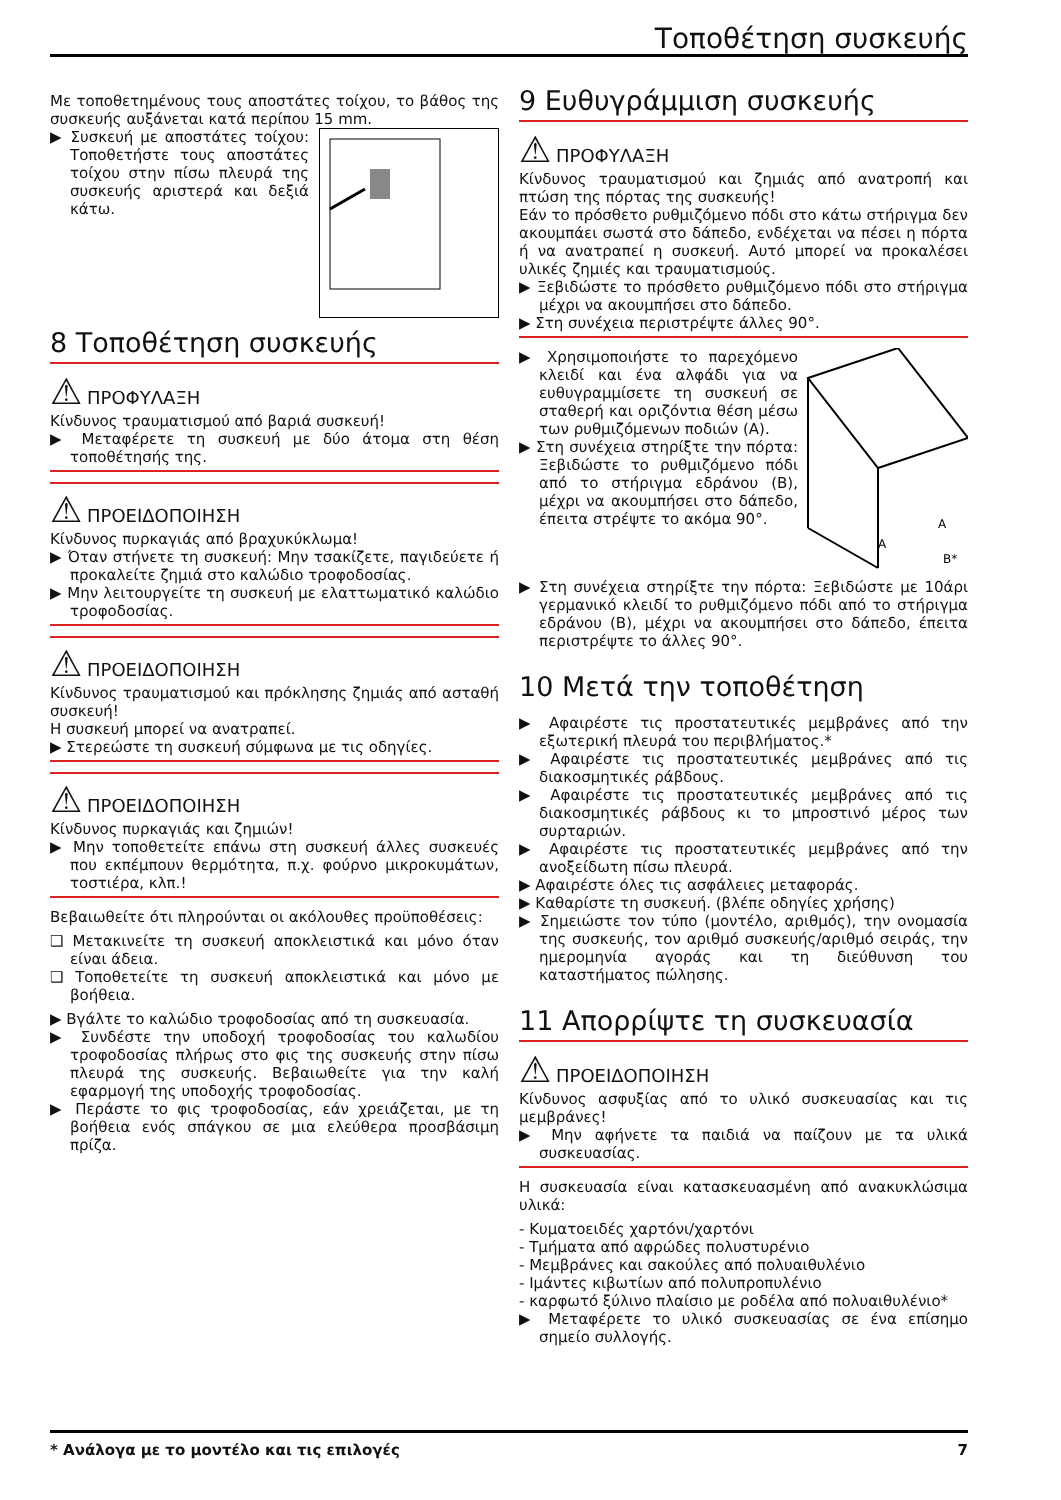Τοποθέτηση συσκευής
Με τοποθετημένους τους αποστάτες τοίχου, το βάθος της συσκευής αυξάνεται κατά περίπου 15 mm.
▶ Συσκευή με αποστάτες τοίχου: Τοποθετήστε τους αποστάτες τοίχου στην πίσω πλευρά της συσκευής αριστερά και δεξιά κάτω.
8 Τοποθέτηση συσκευής
⚠ ΠΡΟΦΥΛΑΞΗ
Κίνδυνος τραυματισμού από βαριά συσκευή!
▶ Μεταφέρετε τη συσκευή με δύο άτομα στη θέση τοποθέτησής της.
⚠ ΠΡΟΕΙΔΟΠΟΙΗΣΗ
Κίνδυνος πυρκαγιάς από βραχυκύκλωμα!
▶ Όταν στήνετε τη συσκευή: Μην τσακίζετε, παγιδεύετε ή προκαλείτε ζημιά στο καλώδιο τροφοδοσίας.
▶ Μην λειτουργείτε τη συσκευή με ελαττωματικό καλώδιο τροφοδοσίας.
⚠ ΠΡΟΕΙΔΟΠΟΙΗΣΗ
Κίνδυνος τραυματισμού και πρόκλησης ζημιάς από ασταθή συσκευή!
Η συσκευή μπορεί να ανατραπεί.
▶ Στερεώστε τη συσκευή σύμφωνα με τις οδηγίες.
⚠ ΠΡΟΕΙΔΟΠΟΙΗΣΗ
Κίνδυνος πυρκαγιάς και ζημιών!
▶ Μην τοποθετείτε επάνω στη συσκευή άλλες συσκευές που εκπέμπουν θερμότητα, π.χ. φούρνο μικροκυμάτων, τοστιέρα, κλπ.!
Βεβαιωθείτε ότι πληρούνται οι ακόλουθες προϋποθέσεις:
❑ Μετακινείτε τη συσκευή αποκλειστικά και μόνο όταν είναι άδεια.
❑ Τοποθετείτε τη συσκευή αποκλειστικά και μόνο με βοήθεια.
▶ Βγάλτε το καλώδιο τροφοδοσίας από τη συσκευασία.
▶ Συνδέστε την υποδοχή τροφοδοσίας του καλωδίου τροφοδοσίας πλήρως στο φις της συσκευής στην πίσω πλευρά της συσκευής. Βεβαιωθείτε για την καλή εφαρμογή της υποδοχής τροφοδοσίας.
▶ Περάστε το φις τροφοδοσίας, εάν χρειάζεται, με τη βοήθεια ενός σπάγκου σε μια ελεύθερα προσβάσιμη πρίζα.
9 Ευθυγράμμιση συσκευής
⚠ ΠΡΟΦΥΛΑΞΗ
Κίνδυνος τραυματισμού και ζημιάς από ανατροπή και πτώση της πόρτας της συσκευής!
Εάν το πρόσθετο ρυθμιζόμενο πόδι στο κάτω στήριγμα δεν ακουμπάει σωστά στο δάπεδο, ενδέχεται να πέσει η πόρτα ή να ανατραπεί η συσκευή. Αυτό μπορεί να προκαλέσει υλικές ζημιές και τραυματισμούς.
▶ Ξεβιδώστε το πρόσθετο ρυθμιζόμενο πόδι στο στήριγμα μέχρι να ακουμπήσει στο δάπεδο.
▶ Στη συνέχεια περιστρέψτε άλλες 90°.
A
A
B*
▶ Χρησιμοποιήστε το παρεχόμενο κλειδί και ένα αλφάδι για να ευθυγραμμίσετε τη συσκευή σε σταθερή και οριζόντια θέση μέσω των ρυθμιζόμενων ποδιών (A).
▶ Στη συνέχεια στηρίξτε την πόρτα: Ξεβιδώστε το ρυθμιζόμενο πόδι από το στήριγμα εδράνου (B), μέχρι να ακουμπήσει στο δάπεδο, έπειτα στρέψτε το ακόμα 90°.
▶ Στη συνέχεια στηρίξτε την πόρτα: Ξεβιδώστε με 10άρι γερμανικό κλειδί το ρυθμιζόμενο πόδι από το στήριγμα εδράνου (B), μέχρι να ακουμπήσει στο δάπεδο, έπειτα περιστρέψτε το άλλες 90°.
10 Μετά την τοποθέτηση
▶ Αφαιρέστε τις προστατευτικές μεμβράνες από την εξωτερική πλευρά του περιβλήματος.*
▶ Αφαιρέστε τις προστατευτικές μεμβράνες από τις διακοσμητικές ράβδους.
▶ Αφαιρέστε τις προστατευτικές μεμβράνες από τις διακοσμητικές ράβδους κι το μπροστινό μέρος των συρταριών.
▶ Αφαιρέστε τις προστατευτικές μεμβράνες από την ανοξείδωτη πίσω πλευρά.
▶ Αφαιρέστε όλες τις ασφάλειες μεταφοράς.
▶ Καθαρίστε τη συσκευή. (βλέπε οδηγίες χρήσης)
▶ Σημειώστε τον τύπο (μοντέλο, αριθμός), την ονομασία της συσκευής, τον αριθμό συσκευής/αριθμό σειράς, την ημερομηνία αγοράς και τη διεύθυνση του καταστήματος πώλησης.
11 Απορρίψτε τη συσκευασία
⚠ ΠΡΟΕΙΔΟΠΟΙΗΣΗ
Κίνδυνος ασφυξίας από το υλικό συσκευασίας και τις μεμβράνες!
▶ Μην αφήνετε τα παιδιά να παίζουν με τα υλικά συσκευασίας.
Η συσκευασία είναι κατασκευασμένη από ανακυκλώσιμα υλικά:
- Κυματοειδές χαρτόνι/χαρτόνι
- Τμήματα από αφρώδες πολυστυρένιο
- Μεμβράνες και σακούλες από πολυαιθυλένιο
- Ιμάντες κιβωτίων από πολυπροπυλένιο
- καρφωτό ξύλινο πλαίσιο με ροδέλα από πολυαιθυλένιο*
▶ Μεταφέρετε το υλικό συσκευασίας σε ένα επίσημο σημείο συλλογής.
* Ανάλογα με το μοντέλο και τις επιλογές 7